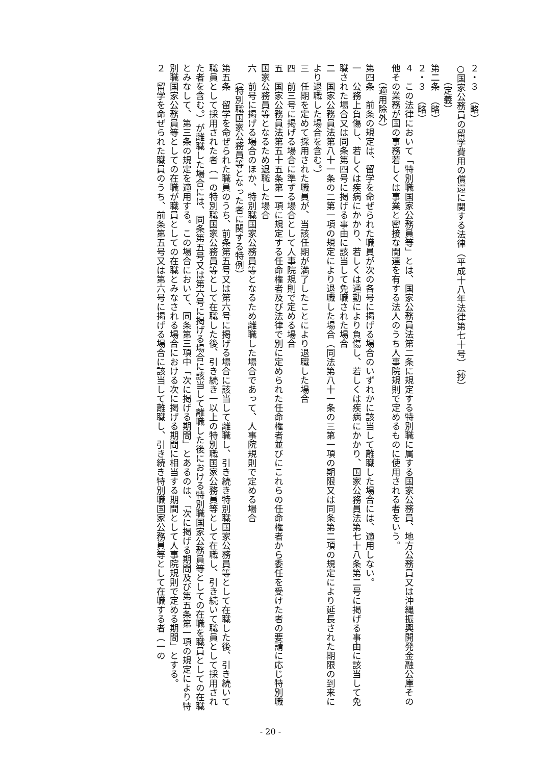２・３　（略）
○国家公務員の留学費用の償還に関する法律（平成十八年法律第七十号）（抄）
（定義）
第二条　（略）
２・３　（略）
４　この法律において「特別職国家公務員等」とは、国家公務員法第二条に規定する特別職に属する国家公務員、地方公務員又は沖縄振興開発金融公庫その他その業務が国の事務若しくは事業と密接な関連を有する法人のうち人事院規則で定めるものに使用される者をいう。
（適用除外）
第四条　前条の規定は、留学を命ぜられた職員が次の各号に掲げる場合のいずれかに該当して離職した場合には、適用しない。
一　公務上負傷し、若しくは疾病にかかり、若しくは通勤により負傷し、若しくは疾病にかかり、国家公務員法第七十八条第二号に掲げる事由に該当して免職された場合又は同条第四号に掲げる事由に該当して免職された場合
二　国家公務員法第八十一条の二第一項の規定により退職した場合（同法第八十一条の三第一項の期限又は同条第二項の規定により延長された期限の到来により退職した場合を含む。）
三　任期を定めて採用された職員が、当該任期が満了したことにより退職した場合
四　前三号に掲げる場合に準ずる場合として人事院規則で定める場合
五　国家公務員法第五十五条第一項に規定する任命権者及び法律で別に定められた任命権者並びにこれらの任命権者から委任を受けた者の要請に応じ特別職国家公務員等となるため退職した場合
六　前号に掲げる場合のほか、特別職国家公務員等となるため離職した場合であって、人事院規則で定める場合
（特別職国家公務員等となった者に関する特例）
第五条　留学を命ぜられた職員のうち、前条第五号又は第六号に掲げる場合に該当して離職し、引き続き特別職国家公務員等として在職した後、引き続いて職員として採用された者（一の特別職国家公務員等として在職した後、引き続き一以上の特別職国家公務員等として在職し、引き続いて職員として採用された者を含む。）が離職した場合には、同条第五号又は第六号に掲げる場合に該当して離職した後における特別職国家公務員等としての在職を職員としての在職とみなして、第三条の規定を適用する。この場合において、同条第三項中「次に掲げる期間」とあるのは、「次に掲げる期間及び第五条第一項の規定により特別職国家公務員等としての在職が職員としての在職とみなされる場合における次に掲げる期間に相当する期間として人事院規則で定める期間」とする。
２　留学を命ぜられた職員のうち、前条第五号又は第六号に掲げる場合に該当して離職し、引き続き特別職国家公務員等として在職する者（一の
- 20 -